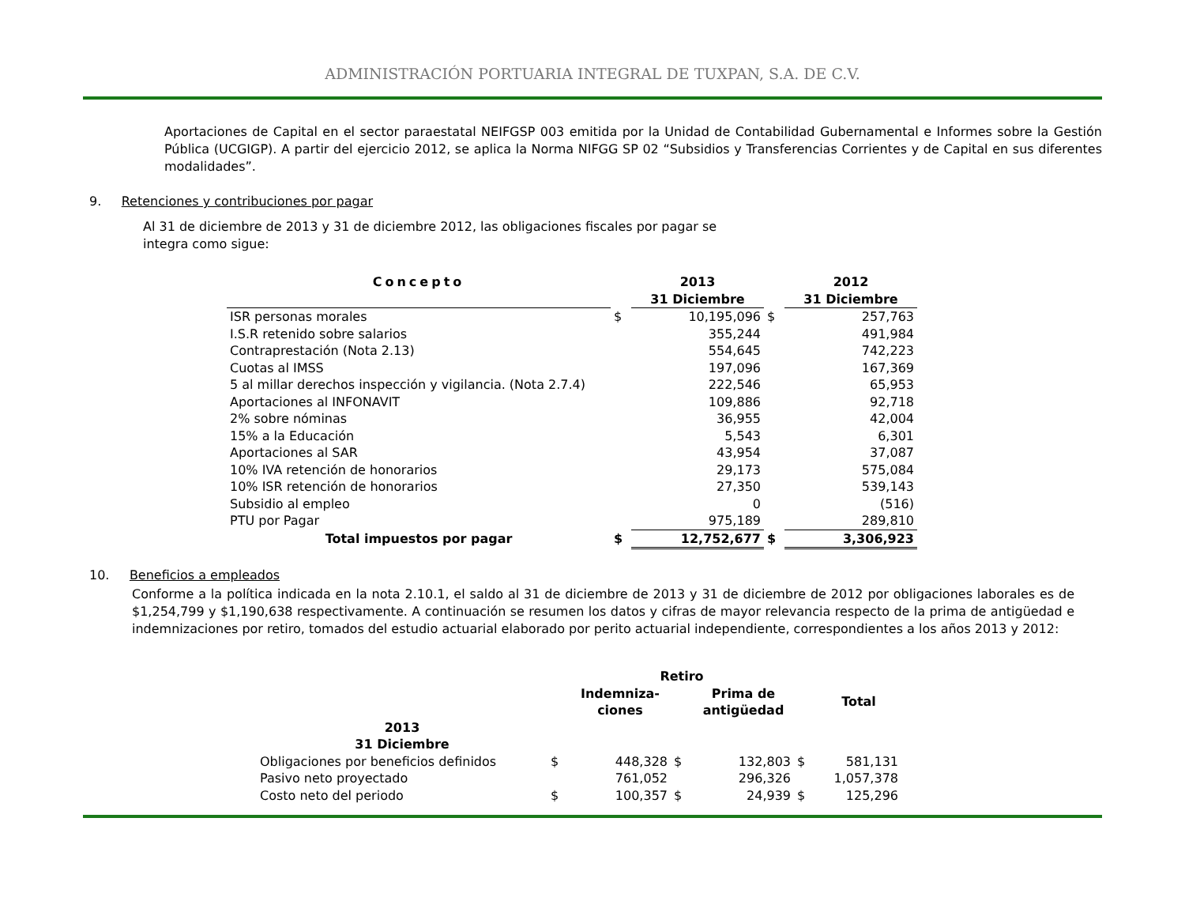ADMINISTRACIÓN PORTUARIA INTEGRAL DE TUXPAN, S.A. DE C.V.
Aportaciones de Capital en el sector paraestatal NEIFGSP 003 emitida por la Unidad de Contabilidad Gubernamental e Informes sobre la Gestión Pública (UCGIGP). A partir del ejercicio 2012, se aplica la Norma NIFGG SP 02 “Subsidios y Transferencias Corrientes y de Capital en sus diferentes modalidades”.
9. Retenciones y contribuciones por pagar
Al 31 de diciembre de 2013 y 31 de diciembre 2012, las obligaciones fiscales por pagar se integra como sigue:
| Concepto | | 2013 31 Diciembre | | 2012 31 Diciembre |
| ISR personas morales | $ | 10,195,096 | $ | 257,763 |
| I.S.R retenido sobre salarios | | 355,244 | | 491,984 |
| Contraprestación (Nota 2.13) | | 554,645 | | 742,223 |
| Cuotas al IMSS | | 197,096 | | 167,369 |
| 5 al millar derechos inspección y vigilancia. (Nota 2.7.4) | | 222,546 | | 65,953 |
| Aportaciones al INFONAVIT | | 109,886 | | 92,718 |
| 2% sobre nóminas | | 36,955 | | 42,004 |
| 15% a la Educación | | 5,543 | | 6,301 |
| Aportaciones al SAR | | 43,954 | | 37,087 |
| 10% IVA retención de honorarios | | 29,173 | | 575,084 |
| 10% ISR retención de honorarios | | 27,350 | | 539,143 |
| Subsidio al empleo | | 0 | | (516) |
| PTU por Pagar | | 975,189 | | 289,810 |
| Total impuestos por pagar | $ | 12,752,677 | $ | 3,306,923 |
10. Beneficios a empleados
Conforme a la política indicada en la nota 2.10.1, el saldo al 31 de diciembre de 2013 y 31 de diciembre de 2012 por obligaciones laborales es de $1,254,799 y $1,190,638 respectivamente. A continuación se resumen los datos y cifras de mayor relevancia respecto de la prima de antigüedad e indemnizaciones por retiro, tomados del estudio actuarial elaborado por perito actuarial independiente, correspondientes a los años 2013 y 2012:
| | | Retiro | | | | |
| | | Indemniza- ciones | | Prima de antigüedad | | Total |
| 2013 31 Diciembre | | | | | | |
| Obligaciones por beneficios definidos | $ | 448,328 | $ | 132,803 | $ | 581,131 |
| Pasivo neto proyectado | | 761,052 | | 296,326 | | 1,057,378 |
| Costo neto del periodo | $ | 100,357 | $ | 24,939 | $ | 125,296 |